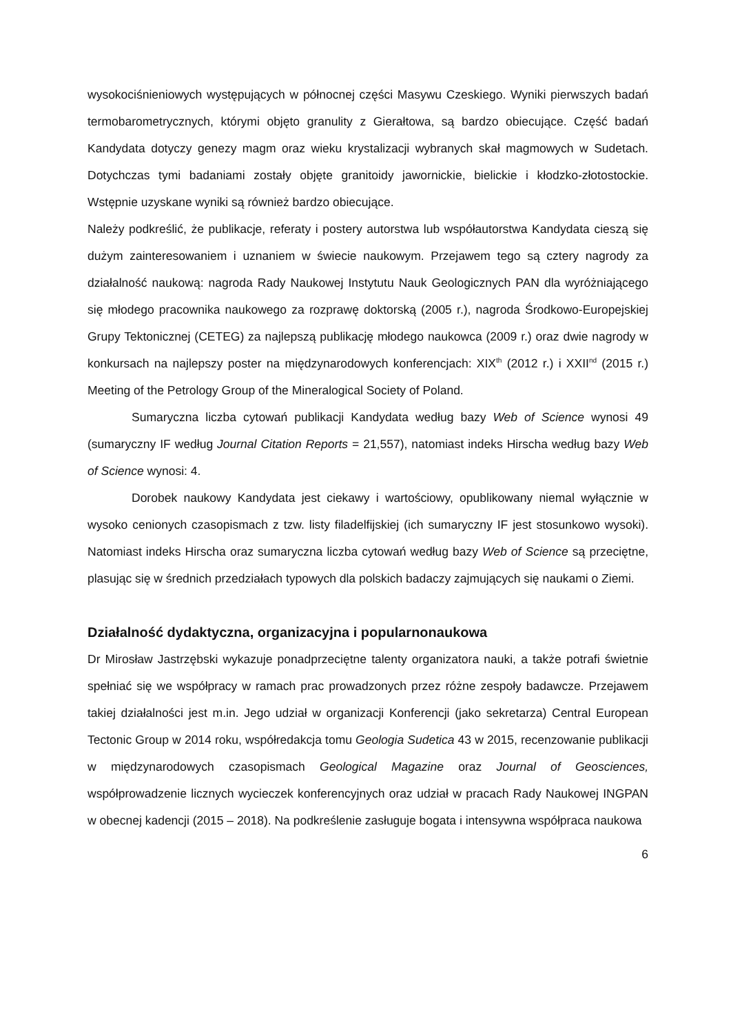wysokociśnieniowych występujących w północnej części Masywu Czeskiego. Wyniki pierwszych badań termobarometrycznych, którymi objęto granulity z Gierałtowa, są bardzo obiecujące. Część badań Kandydata dotyczy genezy magm oraz wieku krystalizacji wybranych skał magmowych w Sudetach. Dotychczas tymi badaniami zostały objęte granitoidy jawornickie, bielickie i kłodzko-złotostockie. Wstępnie uzyskane wyniki są również bardzo obiecujące.
Należy podkreślić, że publikacje, referaty i postery autorstwa lub współautorstwa Kandydata cieszą się dużym zainteresowaniem i uznaniem w świecie naukowym. Przejawem tego są cztery nagrody za działalność naukową: nagroda Rady Naukowej Instytutu Nauk Geologicznych PAN dla wyróżniającego się młodego pracownika naukowego za rozprawę doktorską (2005 r.), nagroda Środkowo-Europejskiej Grupy Tektonicznej (CETEG) za najlepszą publikację młodego naukowca (2009 r.) oraz dwie nagrody w konkursach na najlepszy poster na międzynarodowych konferencjach: XIX<sup>th</sup> (2012 r.) i XXII<sup>nd</sup> (2015 r.) Meeting of the Petrology Group of the Mineralogical Society of Poland.
Sumaryczna liczba cytowań publikacji Kandydata według bazy Web of Science wynosi 49 (sumaryczny IF według Journal Citation Reports = 21,557), natomiast indeks Hirscha według bazy Web of Science wynosi: 4.
Dorobek naukowy Kandydata jest ciekawy i wartościowy, opublikowany niemal wyłącznie w wysoko cenionych czasopismach z tzw. listy filadelfijskiej (ich sumaryczny IF jest stosunkowo wysoki). Natomiast indeks Hirscha oraz sumaryczna liczba cytowań według bazy Web of Science są przeciętne, plasując się w średnich przedziałach typowych dla polskich badaczy zajmujących się naukami o Ziemi.
Działalność dydaktyczna, organizacyjna i popularnonaukowa
Dr Mirosław Jastrzębski wykazuje ponadprzeciętne talenty organizatora nauki, a także potrafi świetnie spełniać się we współpracy w ramach prac prowadzonych przez różne zespoły badawcze. Przejawem takiej działalności jest m.in. Jego udział w organizacji Konferencji (jako sekretarza) Central European Tectonic Group w 2014 roku, współredakcja tomu Geologia Sudetica 43 w 2015, recenzowanie publikacji w międzynarodowych czasopismach Geological Magazine oraz Journal of Geosciences, współprowadzenie licznych wycieczek konferencyjnych oraz udział w pracach Rady Naukowej INGPAN w obecnej kadencji (2015 – 2018). Na podkreślenie zasługuje bogata i intensywna współpraca naukowa
6